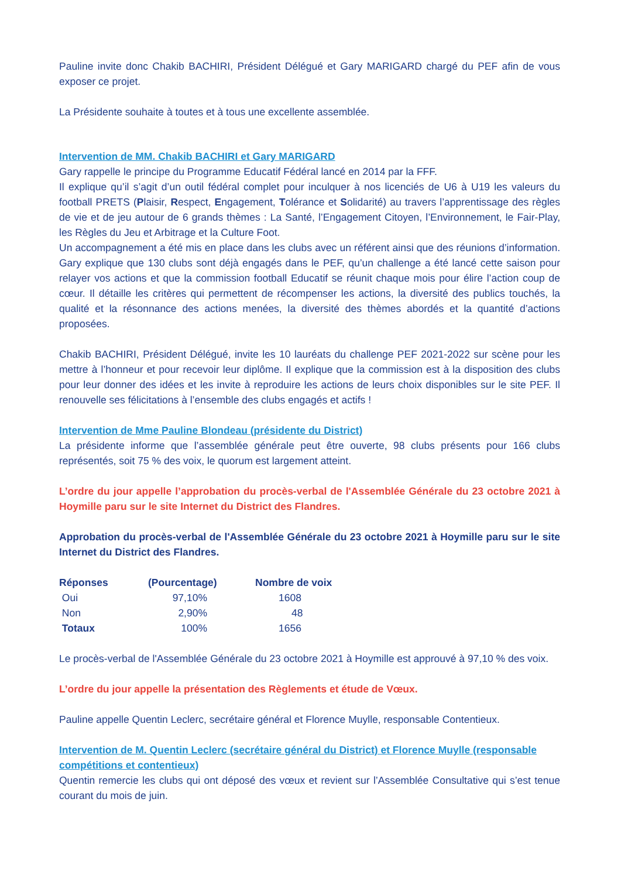Pauline invite donc Chakib BACHIRI, Président Délégué et Gary MARIGARD chargé du PEF afin de vous exposer ce projet.
La Présidente souhaite à toutes et à tous une excellente assemblée.
Intervention de MM. Chakib BACHIRI et Gary MARIGARD
Gary rappelle le principe du Programme Educatif Fédéral lancé en 2014 par la FFF.
Il explique qu’il s’agit d’un outil fédéral complet pour inculquer à nos licenciés de U6 à U19 les valeurs du football PRETS (Plaisir, Respect, Engagement, Tolérance et Solidarité) au travers l’apprentissage des règles de vie et de jeu autour de 6 grands thèmes : La Santé, l’Engagement Citoyen, l’Environnement, le Fair-Play, les Règles du Jeu et Arbitrage et la Culture Foot.
Un accompagnement a été mis en place dans les clubs avec un référent ainsi que des réunions d’information. Gary explique que 130 clubs sont déjà engagés dans le PEF, qu’un challenge a été lancé cette saison pour relayer vos actions et que la commission football Educatif se réunit chaque mois pour élire l’action coup de cœur. Il détaille les critères qui permettent de récompenser les actions, la diversité des publics touchés, la qualité et la résonnance des actions menées, la diversité des thèmes abordés et la quantité d’actions proposées.
Chakib BACHIRI, Président Délégué, invite les 10 lauréats du challenge PEF 2021-2022 sur scène pour les mettre à l’honneur et pour recevoir leur diplôme. Il explique que la commission est à la disposition des clubs pour leur donner des idées et les invite à reproduire les actions de leurs choix disponibles sur le site PEF. Il renouvelle ses félicitations à l’ensemble des clubs engagés et actifs !
Intervention de Mme Pauline Blondeau (présidente du District)
La présidente informe que l’assemblée générale peut être ouverte, 98 clubs présents pour 166 clubs représentés, soit 75 % des voix, le quorum est largement atteint.
L’ordre du jour appelle l’approbation du procès-verbal de l'Assemblée Générale du 23 octobre 2021 à Hoymille paru sur le site Internet du District des Flandres.
Approbation du procès-verbal de l'Assemblée Générale du 23 octobre 2021 à Hoymille paru sur le site Internet du District des Flandres.
| Réponses | (Pourcentage) | Nombre de voix |
| --- | --- | --- |
| Oui | 97,10% | 1608 |
| Non | 2,90% | 48 |
| Totaux | 100% | 1656 |
Le procès-verbal de l'Assemblée Générale du 23 octobre 2021 à Hoymille est approuvé à 97,10 % des voix.
L’ordre du jour appelle la présentation des Règlements et étude de Vœux.
Pauline appelle Quentin Leclerc, secrétaire général et Florence Muylle, responsable Contentieux.
Intervention de M. Quentin Leclerc (secrétaire général du District) et Florence Muylle (responsable compétitions et contentieux)
Quentin remercie les clubs qui ont déposé des vœux et revient sur l’Assemblée Consultative qui s’est tenue courant du mois de juin.